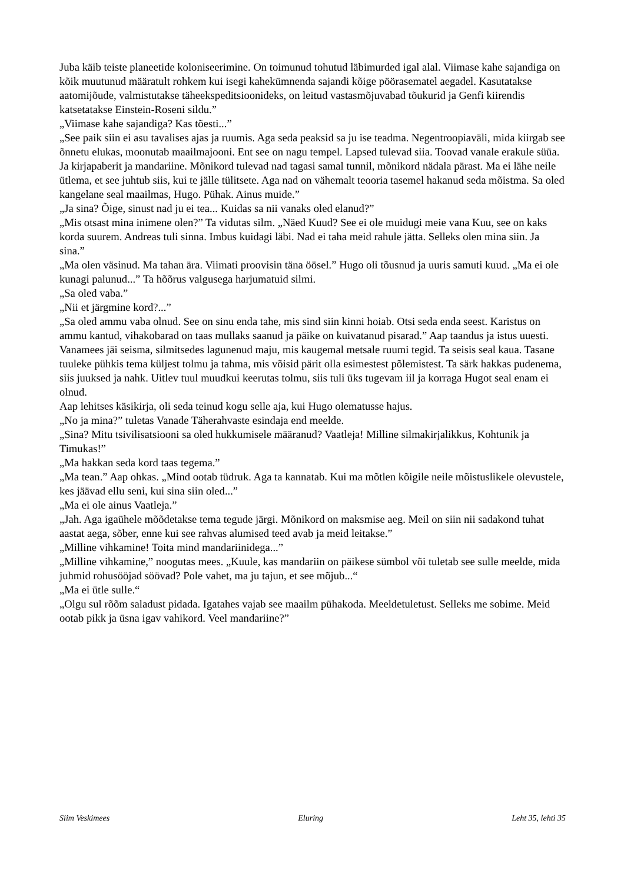Juba käib teiste planeetide koloniseerimine. On toimunud tohutud läbimurded igal alal. Viimase kahe sajandiga on kõik muutunud määratult rohkem kui isegi kahekümnenda sajandi kõige pöörasematel aegadel. Kasutatakse aatomijõude, valmistutakse täheekspeditsioonideks, on leitud vastasmõjuvabad tõukurid ja Genfi kiirendis katsetatakse Einstein-Roseni sildu.”
„Viimase kahe sajandiga? Kas tõesti...”
„See paik siin ei asu tavalises ajas ja ruumis. Aga seda peaksid sa ju ise teadma. Negentroopiaväli, mida kiirgab see õnnetu elukas, moonutab maailmajooni. Ent see on nagu tempel. Lapsed tulevad siia. Toovad vanale erakule süüa. Ja kirjapaberit ja mandariine. Mõnikord tulevad nad tagasi samal tunnil, mõnikord nädala pärast. Ma ei lähe neile ütlema, et see juhtub siis, kui te jälle tülitsete. Aga nad on vähemalt teooria tasemel hakanud seda mõistma. Sa oled kangelane seal maailmas, Hugo. Pühak. Ainus muide.”
„Ja sina? Õige, sinust nad ju ei tea... Kuidas sa nii vanaks oled elanud?”
„Mis otsast mina inimene olen?” Ta vidutas silm. „Näed Kuud? See ei ole muidugi meie vana Kuu, see on kaks korda suurem. Andreas tuli sinna. Imbus kuidagi läbi. Nad ei taha meid rahule jätta. Selleks olen mina siin. Ja sina.”
„Ma olen väsinud. Ma tahan ära. Viimati proovisin täna öösel.” Hugo oli tõusnud ja uuris samuti kuud. „Ma ei ole kunagi palunud...” Ta hõõrus valgusega harjumatuid silmi.
„Sa oled vaba.”
„Nii et järgmine kord?...”
„Sa oled ammu vaba olnud. See on sinu enda tahe, mis sind siin kinni hoiab. Otsi seda enda seest. Karistus on ammu kantud, vihakobarad on taas mullaks saanud ja päike on kuivatanud pisarad.” Aap taandus ja istus uuesti.
Vanamees jäi seisma, silmitsedes lagunenud maju, mis kaugemal metsale ruumi tegid. Ta seisis seal kaua. Tasane tuuleke pühkis tema küljest tolmu ja tahma, mis võisid pärit olla esimestest põlemistest. Ta särk hakkas pudenema, siis juuksed ja nahk. Uitlev tuul muudkui keerutas tolmu, siis tuli üks tugevam iil ja korraga Hugot seal enam ei olnud.
Aap lehitses käsikirja, oli seda teinud kogu selle aja, kui Hugo olematusse hajus.
„No ja mina?” tuletas Vanade Täherahvaste esindaja end meelde.
„Sina? Mitu tsivilisatsiooni sa oled hukkumisele määranud? Vaatleja! Milline silmakirjalikkus, Kohtunik ja Timukas!”
„Ma hakkan seda kord taas tegema.”
„Ma tean.” Aap ohkas. „Mind ootab tüdruk. Aga ta kannatab. Kui ma mõtlen kõigile neile mõistuslikele olevustele, kes jäävad ellu seni, kui sina siin oled...”
„Ma ei ole ainus Vaatleja.”
„Jah. Aga igaühele mõõdetakse tema tegude järgi. Mõnikord on maksmise aeg. Meil on siin nii sadakond tuhat aastat aega, sõber, enne kui see rahvas alumised teed avab ja meid leitakse.”
„Milline vihkamine! Toita mind mandariinidega...”
„Milline vihkamine,” noogutas mees. „Kuule, kas mandariin on päikese sümbol või tuletab see sulle meelde, mida juhmid rohusööjad söövad? Pole vahet, ma ju tajun, et see mõjub...“
„Ma ei ütle sulle.“
„Olgu sul rõõm saladust pidada. Igatahes vajab see maailm pühakoda. Meeldetuletust. Selleks me sobime. Meid ootab pikk ja üsna igav vahikord. Veel mandariine?”
Siim Veskimees Eluring Leht 35, lehti 35